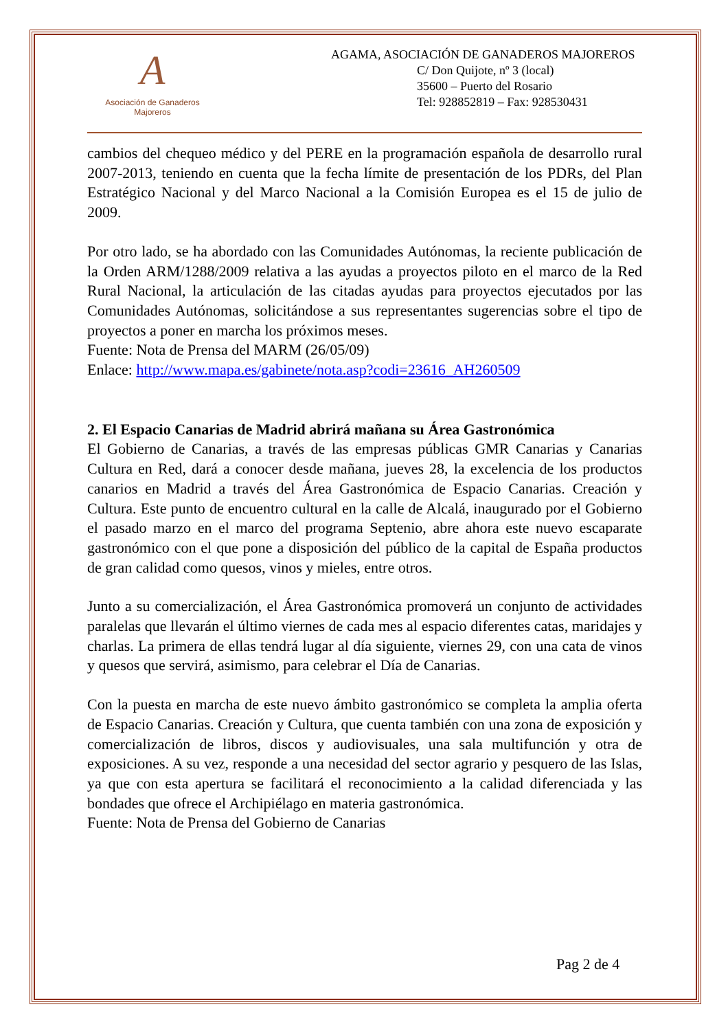A
Asociación de Ganaderos
Majoreros
AGAMA, ASOCIACIÓN DE GANADEROS MAJOREROS
C/ Don Quijote, nº 3 (local)
35600 – Puerto del Rosario
Tel: 928852819 – Fax: 928530431
cambios del chequeo médico y del PERE en la programación española de desarrollo rural 2007-2013, teniendo en cuenta que la fecha límite de presentación de los PDRs, del Plan Estratégico Nacional y del Marco Nacional a la Comisión Europea es el 15 de julio de 2009.
Por otro lado, se ha abordado con las Comunidades Autónomas, la reciente publicación de la Orden ARM/1288/2009 relativa a las ayudas a proyectos piloto en el marco de la Red Rural Nacional, la articulación de las citadas ayudas para proyectos ejecutados por las Comunidades Autónomas, solicitándose a sus representantes sugerencias sobre el tipo de proyectos a poner en marcha los próximos meses.
Fuente: Nota de Prensa del MARM (26/05/09)
Enlace: http://www.mapa.es/gabinete/nota.asp?codi=23616_AH260509
2. El Espacio Canarias de Madrid abrirá mañana su Área Gastronómica
El Gobierno de Canarias, a través de las empresas públicas GMR Canarias y Canarias Cultura en Red, dará a conocer desde mañana, jueves 28, la excelencia de los productos canarios en Madrid a través del Área Gastronómica de Espacio Canarias. Creación y Cultura. Este punto de encuentro cultural en la calle de Alcalá, inaugurado por el Gobierno el pasado marzo en el marco del programa Septenio, abre ahora este nuevo escaparate gastronómico con el que pone a disposición del público de la capital de España productos de gran calidad como quesos, vinos y mieles, entre otros.
Junto a su comercialización, el Área Gastronómica promoverá un conjunto de actividades paralelas que llevarán el último viernes de cada mes al espacio diferentes catas, maridajes y charlas. La primera de ellas tendrá lugar al día siguiente, viernes 29, con una cata de vinos y quesos que servirá, asimismo, para celebrar el Día de Canarias.
Con la puesta en marcha de este nuevo ámbito gastronómico se completa la amplia oferta de Espacio Canarias. Creación y Cultura, que cuenta también con una zona de exposición y comercialización de libros, discos y audiovisuales, una sala multifunción y otra de exposiciones. A su vez, responde a una necesidad del sector agrario y pesquero de las Islas, ya que con esta apertura se facilitará el reconocimiento a la calidad diferenciada y las bondades que ofrece el Archipiélago en materia gastronómica.
Fuente: Nota de Prensa del Gobierno de Canarias
Pag 2 de 4